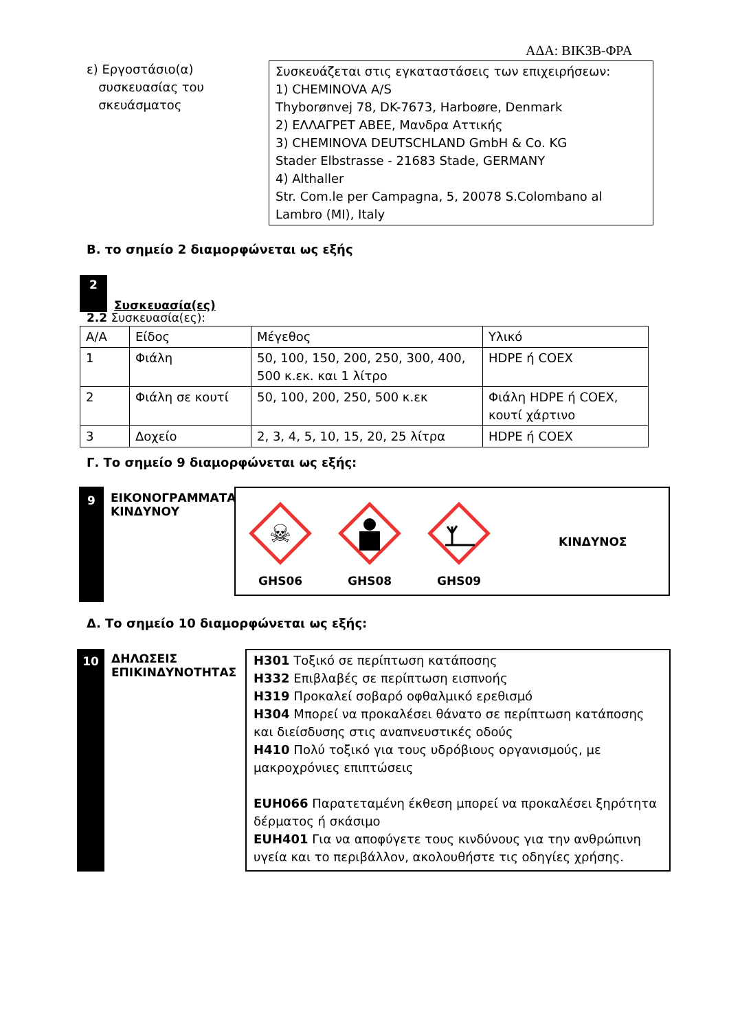ΑΔΑ: ΒΙΚ3Β-ΦΡΑ
ε) Εργοστάσιο(α)
συσκευασίας του
σκευάσματος
Συσκευάζεται στις εγκαταστάσεις των επιχειρήσεων:
1) CHEMINOVA A/S
Thyborønvej 78, DK-7673, Harboøre, Denmark
2) ΕΛΛΑΓΡΕΤ ΑΒΕΕ, Μανδρα Αττικής
3) CHEMINOVA DEUTSCHLAND GmbH & Co. KG
Stader Elbstrasse - 21683 Stade, GERMANY
4) Althaller
Str. Com.le per Campagna, 5, 20078 S.Colombano al Lambro (MI), Italy
Β. το σημείο 2 διαμορφώνεται ως εξής
2
Συσκευασία(ες)
2.2 Συσκευασία(ες):
| Α/Α | Είδος | Μέγεθος | Υλικό |
| 1 | Φιάλη | 50, 100, 150, 200, 250, 300, 400, 500 κ.εκ. και 1 λίτρο | HDPE ή COEX |
| 2 | Φιάλη σε κουτί | 50, 100, 200, 250, 500 κ.εκ | Φιάλη HDPE ή COEX, κουτί χάρτινο |
| 3 | Δοχείο | 2, 3, 4, 5, 10, 15, 20, 25 λίτρα | HDPE ή COEX |
Γ. Το σημείο 9 διαμορφώνεται ως εξής:
9
ΕΙΚΟΝΟΓΡΑΜΜΑΤΑ ΚΙΝΔΥΝΟΥ
☠
GHS06
GHS08 GHS09
ΚΙΝΔΥΝΟΣ
Δ. Το σημείο 10 διαμορφώνεται ως εξής:
10
ΔΗΛΩΣΕΙΣ ΕΠΙΚΙΝΔΥΝΟΤΗΤΑΣ
H301 Τοξικό σε περίπτωση κατάποσης
H332 Επιβλαβές σε περίπτωση εισπνοής
H319 Προκαλεί σοβαρό οφθαλμικό ερεθισμό
H304 Μπορεί να προκαλέσει θάνατο σε περίπτωση κατάποσης και διείσδυσης στις αναπνευστικές οδούς
H410 Πολύ τοξικό για τους υδρόβιους οργανισμούς, με μακροχρόνιες επιπτώσεις
EUH066 Παρατεταμένη έκθεση μπορεί να προκαλέσει ξηρότητα δέρματος ή σκάσιμο
EUH401 Για να αποφύγετε τους κινδύνους για την ανθρώπινη υγεία και το περιβάλλον, ακολουθήστε τις οδηγίες χρήσης.